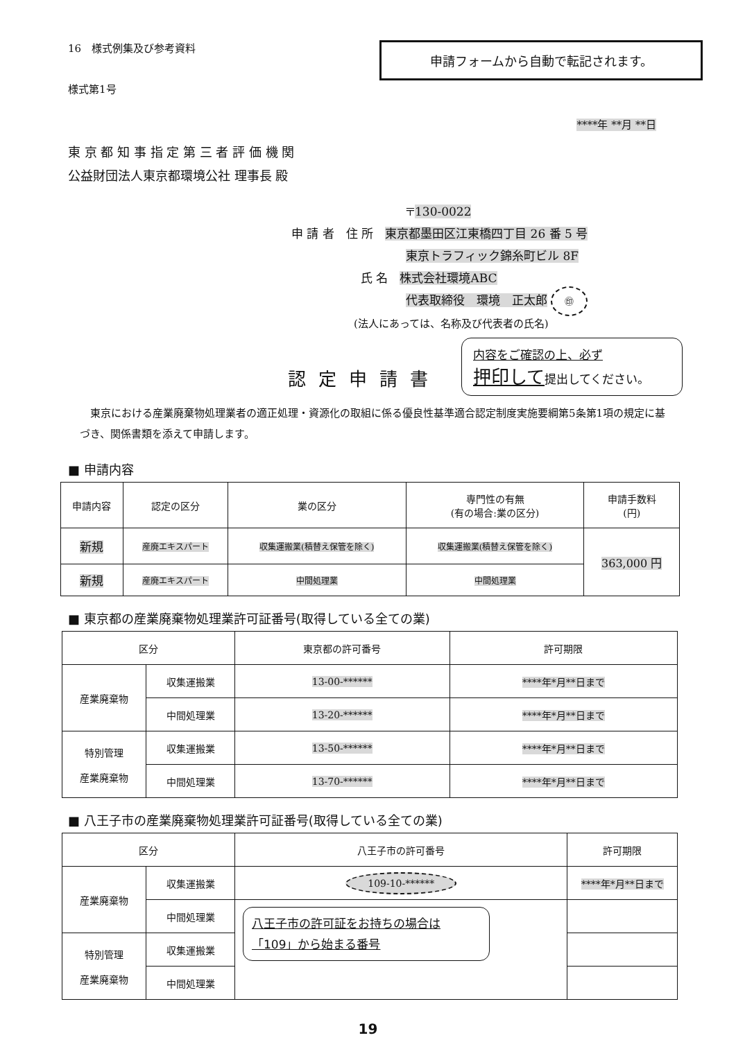16　様式例集及び参考資料
様式第1号
申請フォームから自動で転記されます。
****年 **月 **日
東 京 都 知 事 指 定 第 三 者 評 価 機 関
公益財団法人東京都環境公社 理事長 殿
〒130-0022
申 請 者　住 所　東京都墨田区江東橋四丁目 26 番 5 号
東京トラフィック錦糸町ビル 8F
氏 名　株式会社環境ABC
代表取締役　環境　正太郎 ㊞
(法人にあっては、名称及び代表者の氏名)
認定申請書
内容をご確認の上、必ず
押印して提出してください。
　東京における産業廃棄物処理業者の適正処理・資源化の取組に係る優良性基準適合認定制度実施要綱第5条第1項の規定に基づき、関係書類を添えて申請します。
■ 申請内容
| 申請内容 | 認定の区分 | 業の区分 | 専門性の有無 (有の場合:業の区分) | 申請手数料 (円) |
| --- | --- | --- | --- | --- |
| 新規 | 産廃エキスパート | 収集運搬業(積替え保管を除く) | 収集運搬業(積替え保管を除く) | 363,000 円 |
| 新規 | 産廃エキスパート | 中間処理業 | 中間処理業 | |
■ 東京都の産業廃棄物処理業許可証番号(取得している全ての業)
| 区分 | | 東京都の許可番号 | 許可期限 |
| --- | --- | --- | --- |
| 産業廃棄物 | 収集運搬業 | 13-00-****** | ****年*月**日まで |
| | 中間処理業 | 13-20-****** | ****年*月**日まで |
| 特別管理 産業廃棄物 | 収集運搬業 | 13-50-****** | ****年*月**日まで |
| | 中間処理業 | 13-70-****** | ****年*月**日まで |
■ 八王子市の産業廃棄物処理業許可証番号(取得している全ての業)
| 区分 | | 八王子市の許可番号 | 許可期限 |
| --- | --- | --- | --- |
| 産業廃棄物 | 収集運搬業 | 109-10-****** | ****年*月**日まで |
| | 中間処理業 | 八王子市の許可証をお持ちの場合は 「109」から始まる番号 | |
| 特別管理 産業廃棄物 | 収集運搬業 | | |
| | 中間処理業 | | |
19